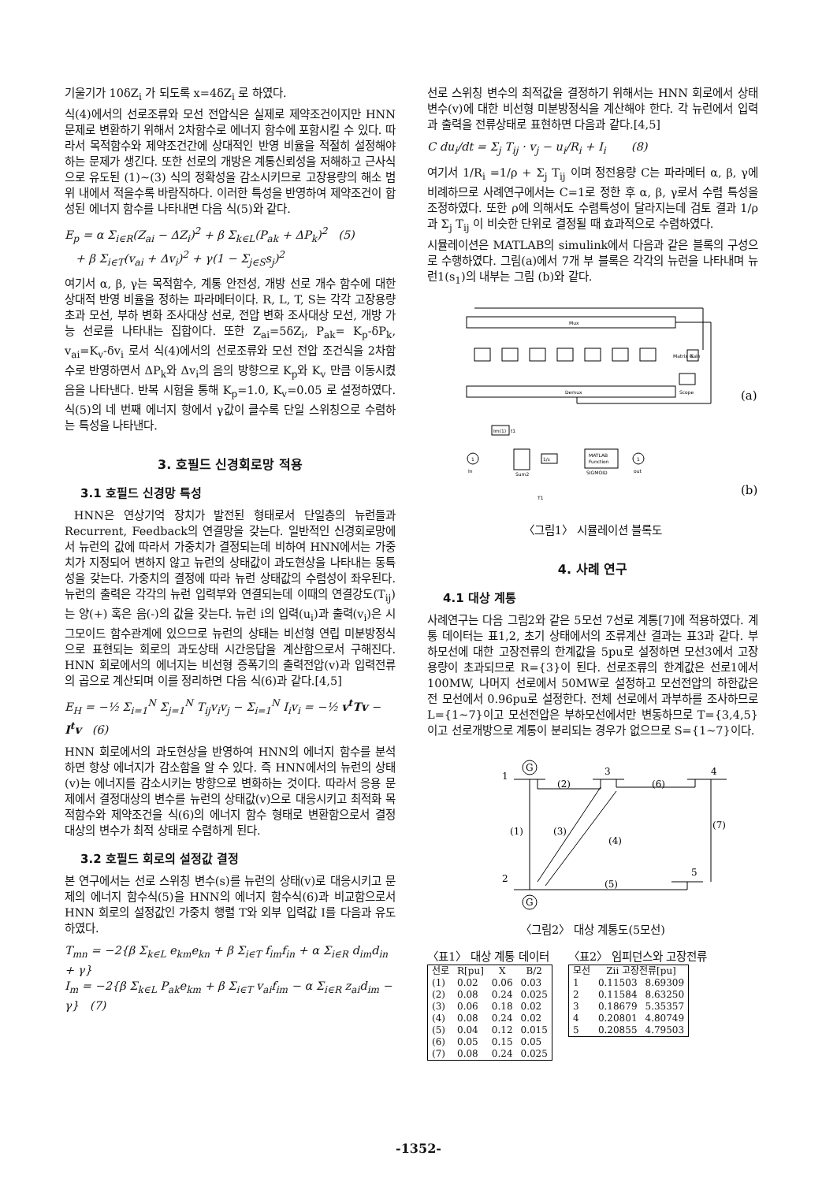기울기가 10δZ<sub>i</sub> 가 되도록 x=4δZ<sub>i</sub> 로 하였다.
식(4)에서의 선로조류와 모선 전압식은 실제로 제약조건이지만 HNN 문제로 변환하기 위해서 2차함수로 에너지 함수에 포함시킬 수 있다. 따라서 목적함수와 제약조건간에 상대적인 반영 비율을 적절히 설정해야하는 문제가 생긴다. 또한 선로의 개방은 계통신뢰성을 저해하고 근사식으로 유도된 (1)~(3) 식의 정확성을 감소시키므로 고장용량의 해소 범위 내에서 적을수록 바람직하다. 이러한 특성을 반영하여 제약조건이 합성된 에너지 함수를 나타내면 다음 식(5)와 같다.
E<sub>p</sub> = α Σ<sub>i∈R</sub>(Z<sub>ai</sub> − ΔZ<sub>i</sub>)<sup>2</sup> + β Σ<sub>k∈L</sub>(P<sub>ak</sub> + ΔP<sub>k</sub>)<sup>2</sup> (5)
+ β Σ<sub>i∈T</sub>(v<sub>ai</sub> + Δv<sub>i</sub>)<sup>2</sup> + γ(1 − Σ<sub>j∈S</sub>s<sub>j</sub>)<sup>2</sup>
여기서 α, β, γ는 목적함수, 계통 안전성, 개방 선로 개수 함수에 대한 상대적 반영 비율을 정하는 파라메터이다. R, L, T, S는 각각 고장용량 초과 모선, 부하 변화 조사대상 선로, 전압 변화 조사대상 모선, 개방 가능 선로를 나타내는 집합이다. 또한 Z<sub>ai</sub>=5δZ<sub>i</sub>, P<sub>ak</sub>= K<sub>p</sub>-δP<sub>k</sub>, v<sub>ai</sub>=K<sub>v</sub>-δv<sub>i</sub> 로서 식(4)에서의 선로조류와 모선 전압 조건식을 2차함수로 반영하면서 ΔP<sub>k</sub>와 Δv<sub>i</sub>의 음의 방향으로 K<sub>p</sub>와 K<sub>v</sub> 만큼 이동시켰음을 나타낸다. 반복 시험을 통해 K<sub>p</sub>=1.0, K<sub>v</sub>=0.05 로 설정하였다. 식(5)의 네 번째 에너지 항에서 γ값이 클수록 단일 스위칭으로 수렴하는 특성을 나타낸다.
3. 호필드 신경회로망 적용
3.1 호필드 신경망 특성
HNN은 연상기억 장치가 발전된 형태로서 단일층의 뉴런들과 Recurrent, Feedback의 연결망을 갖는다. 일반적인 신경회로망에서 뉴런의 값에 따라서 가중치가 결정되는데 비하여 HNN에서는 가중치가 지정되어 변하지 않고 뉴런의 상태값이 과도현상을 나타내는 동특성을 갖는다. 가중치의 결정에 따라 뉴런 상태값의 수렴성이 좌우된다. 뉴런의 출력은 각각의 뉴런 입력부와 연결되는데 이때의 연결강도(T<sub>ij</sub>)는 양(+) 혹은 음(-)의 값을 갖는다. 뉴런 i의 입력(u<sub>i</sub>)과 출력(v<sub>i</sub>)은 시그모이드 함수관계에 있으므로 뉴런의 상태는 비선형 연립 미분방정식으로 표현되는 회로의 과도상태 시간응답을 계산함으로서 구해진다. HNN 회로에서의 에너지는 비선형 증폭기의 출력전압(v)과 입력전류의 곱으로 계산되며 이를 정리하면 다음 식(6)과 같다.[4,5]
E<sub>H</sub> = −½ Σ<sub>i=1</sub><sup>N</sup> Σ<sub>j=1</sub><sup>N</sup> T<sub>ij</sub>v<sub>i</sub>v<sub>j</sub> − Σ<sub>i=1</sub><sup>N</sup> I<sub>i</sub>v<sub>i</sub> = −½ v<sup>t</sup>Tv − I<sup>t</sup>v (6)
HNN 회로에서의 과도현상을 반영하여 HNN의 에너지 함수를 분석하면 항상 에너지가 감소함을 알 수 있다. 즉 HNN에서의 뉴런의 상태(v)는 에너지를 감소시키는 방향으로 변화하는 것이다. 따라서 응용 문제에서 결정대상의 변수를 뉴런의 상태값(v)으로 대응시키고 최적화 목적함수와 제약조건을 식(6)의 에너지 함수 형태로 변환함으로서 결정 대상의 변수가 최적 상태로 수렴하게 된다.
3.2 호필드 회로의 설정값 결정
본 연구에서는 선로 스위칭 변수(s)를 뉴런의 상태(v)로 대응시키고 문제의 에너지 함수식(5)을 HNN의 에너지 함수식(6)과 비교함으로서 HNN 회로의 설정값인 가중치 행렬 T와 외부 입력값 I를 다음과 유도하였다.
T<sub>mn</sub> = −2{β Σ<sub>k∈L</sub> e<sub>km</sub>e<sub>kn</sub> + β Σ<sub>i∈T</sub> f<sub>im</sub>f<sub>in</sub> + α Σ<sub>i∈R</sub> d<sub>im</sub>d<sub>in</sub> + γ}
I<sub>m</sub> = −2{β Σ<sub>k∈L</sub> P<sub>ak</sub>e<sub>km</sub> + β Σ<sub>i∈T</sub> v<sub>ai</sub>f<sub>im</sub> − α Σ<sub>i∈R</sub> z<sub>ai</sub>d<sub>im</sub> − γ} (7)
선로 스위칭 변수의 최적값을 결정하기 위해서는 HNN 회로에서 상태변수(v)에 대한 비선형 미분방정식을 계산해야 한다. 각 뉴런에서 입력과 출력을 전류상태로 표현하면 다음과 같다.[4,5]
C du<sub>i</sub>/dt = Σ<sub>j</sub> T<sub>ij</sub> · v<sub>j</sub> − u<sub>i</sub>/R<sub>i</sub> + I<sub>i</sub> (8)
여기서 1/R<sub>i</sub> =1/ρ + Σ<sub>j</sub> T<sub>ij</sub> 이며 정전용량 C는 파라메터 α, β, γ에 비례하므로 사례연구에서는 C=1로 정한 후 α, β, γ로서 수렴 특성을 조정하였다. 또한 ρ에 의해서도 수렴특성이 달라지는데 검토 결과 1/ρ과 Σ<sub>j</sub> T<sub>ij</sub> 이 비슷한 단위로 결정될 때 효과적으로 수렴하였다.
시뮬레이션은 MATLAB의 simulink에서 다음과 같은 블록의 구성으로 수행하였다. 그림(a)에서 7개 부 블록은 각각의 뉴런을 나타내며 뉴런1(s<sub>1</sub>)의 내부는 그림 (b)와 같다.
Mux
Demux
K
Matrix Gain
Scope
(a)
Im(1)
t1
1
In
Sum2
1/s
MATLAB
Function
SIGMOID
1
out
T1
(b)
〈그림1〉 시뮬레이션 블록도
4. 사례 연구
4.1 대상 계통
사례연구는 다음 그림2와 같은 5모선 7선로 계통[7]에 적용하였다. 계통 데이터는 표1,2, 초기 상태에서의 조류계산 결과는 표3과 같다. 부하모선에 대한 고장전류의 한계값을 5pu로 설정하면 모선3에서 고장용량이 초과되므로 R={3}이 된다. 선로조류의 한계값은 선로1에서 100MW, 나머지 선로에서 50MW로 설정하고 모선전압의 하한값은 전 모선에서 0.96pu로 설정한다. 전체 선로에서 과부하를 조사하므로 L={1~7}이고 모선전압은 부하모선에서만 변동하므로 T={3,4,5}이고 선로개방으로 계통이 분리되는 경우가 없으므로 S={1~7}이다.
G
G
1
3
4
2
5
(2)
(6)
(1)
(3)
(4)
(7)
(5)
〈그림2〉 대상 계통도(5모선)
〈표1〉 대상 계통 데이터
| 선로 | R[pu] | X | B/2 |
| --- | --- | --- | --- |
| (1) | 0.02 | 0.06 | 0.03 |
| (2) | 0.08 | 0.24 | 0.025 |
| (3) | 0.06 | 0.18 | 0.02 |
| (4) | 0.08 | 0.24 | 0.02 |
| (5) | 0.04 | 0.12 | 0.015 |
| (6) | 0.05 | 0.15 | 0.05 |
| (7) | 0.08 | 0.24 | 0.025 |
〈표2〉 임피던스와 고장전류
| 모선 | Zii 고장전류[pu] | |
| --- | --- | --- |
| 1 | 0.11503 | 8.69309 |
| 2 | 0.11584 | 8.63250 |
| 3 | 0.18679 | 5.35357 |
| 4 | 0.20801 | 4.80749 |
| 5 | 0.20855 | 4.79503 |
-1352-